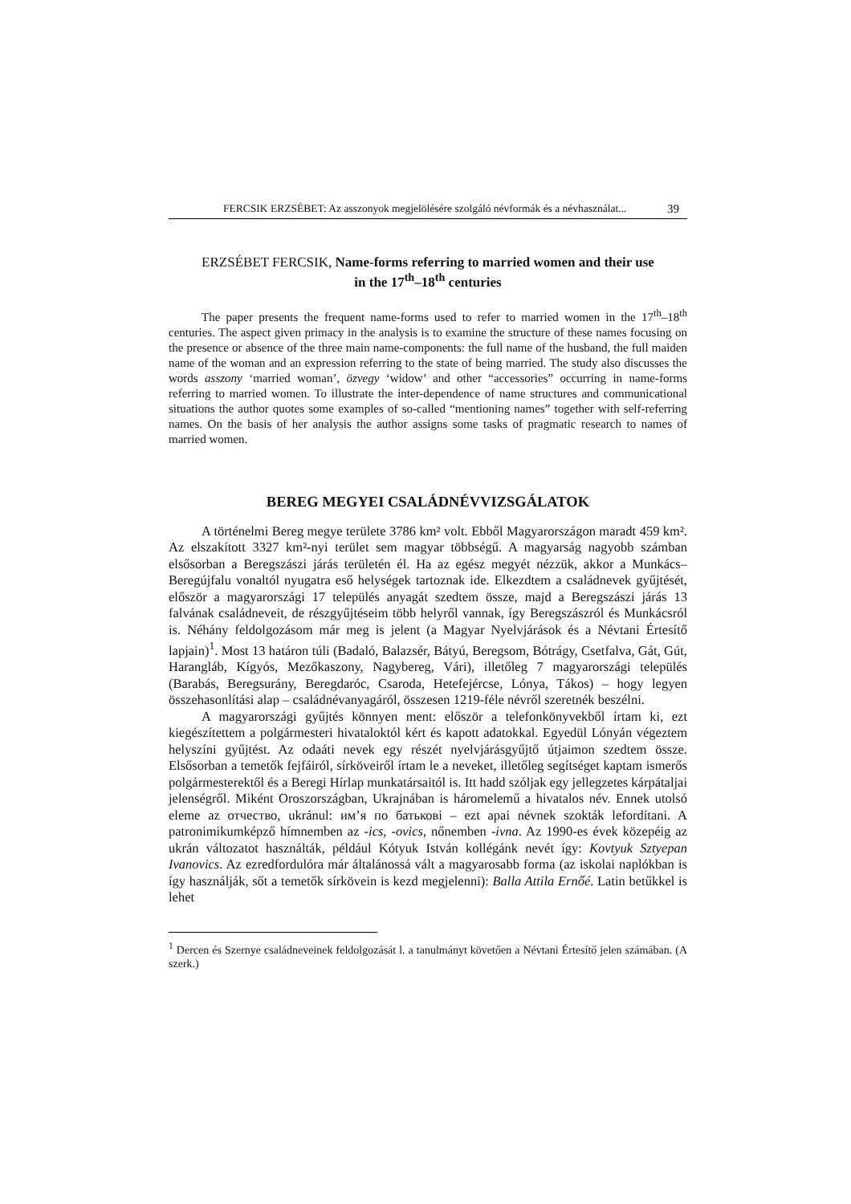FERCSIK ERZSÉBET: Az asszonyok megjelölésére szolgáló névformák és a névhasználat... 39
ERZSÉBET FERCSIK, Name-forms referring to married women and their use
in the 17<sup>th</sup>–18<sup>th</sup> centuries
The paper presents the frequent name-forms used to refer to married women in the 17<sup>th</sup>–18<sup>th</sup> centuries. The aspect given primacy in the analysis is to examine the structure of these names focusing on the presence or absence of the three main name-components: the full name of the husband, the full maiden name of the woman and an expression referring to the state of being married. The study also discusses the words asszony ‘married woman’, özvegy ‘widow’ and other “accessories” occurring in name-forms referring to married women. To illustrate the inter-dependence of name structures and communicational situations the author quotes some examples of so-called “mentioning names” together with self-referring names. On the basis of her analysis the author assigns some tasks of pragmatic research to names of married women.
BEREG MEGYEI CSALÁDNÉVVIZSGÁLATOK
A történelmi Bereg megye területe 3786 km² volt. Ebből Magyarországon maradt 459 km². Az elszakított 3327 km²-nyi terület sem magyar többségű. A magyarság nagyobb számban elsősorban a Beregszászi járás területén él. Ha az egész megyét nézzük, akkor a Munkács–Beregújfalu vonaltól nyugatra eső helységek tartoznak ide. Elkezdtem a családnevek gyűjtését, először a magyarországi 17 település anyagát szedtem össze, majd a Beregszászi járás 13 falvának családneveit, de részgyűjtéseim több helyről vannak, így Beregszászról és Munkácsról is. Néhány feldolgozásom már meg is jelent (a Magyar Nyelvjárások és a Névtani Értesítő lapjain)<sup>1</sup>. Most 13 határon túli (Badaló, Balazsér, Bátyú, Beregsom, Bótrágy, Csetfalva, Gát, Gút, Harangláb, Kígyós, Mezőkaszony, Nagybereg, Vári), illetőleg 7 magyarországi település (Barabás, Beregsurány, Beregdaróc, Csaroda, Hetefejércse, Lónya, Tákos) – hogy legyen összehasonlítási alap – családnévanyagáról, összesen 1219-féle névről szeretnék beszélni.
A magyarországi gyűjtés könnyen ment: először a telefonkönyvekből írtam ki, ezt kiegészítettem a polgármesteri hivataloktól kért és kapott adatokkal. Egyedül Lónyán végeztem helyszíni gyűjtést. Az odaáti nevek egy részét nyelvjárásgyűjtő útjaimon szedtem össze. Elsősorban a temetők fejfáiról, sírköveiről írtam le a neveket, illetőleg segítséget kaptam ismerős polgármesterektől és a Beregi Hírlap munkatársaitól is. Itt hadd szóljak egy jellegzetes kárpátaljai jelenségről. Miként Oroszországban, Ukrajnában is háromelemű a hivatalos név. Ennek utolsó eleme az отчество, ukránul: им’я по батькові – ezt apai névnek szokták lefordítani. A patronimikumképző hímnemben az -ics, -ovics, nőnemben -ivna. Az 1990-es évek közepéig az ukrán változatot használták, például Kótyuk István kollégánk nevét így: Kovtyuk Sztyepan Ivanovics. Az ezredfordulóra már általánossá vált a magyarosabb forma (az iskolai naplókban is így használják, sőt a temetők sírkövein is kezd megjelenni): Balla Attila Ernőé. Latin betűkkel is lehet
<sup>1</sup> Dercen és Szernye családneveinek feldolgozását l. a tanulmányt követően a Névtani Értesítő jelen számában. (A szerk.)